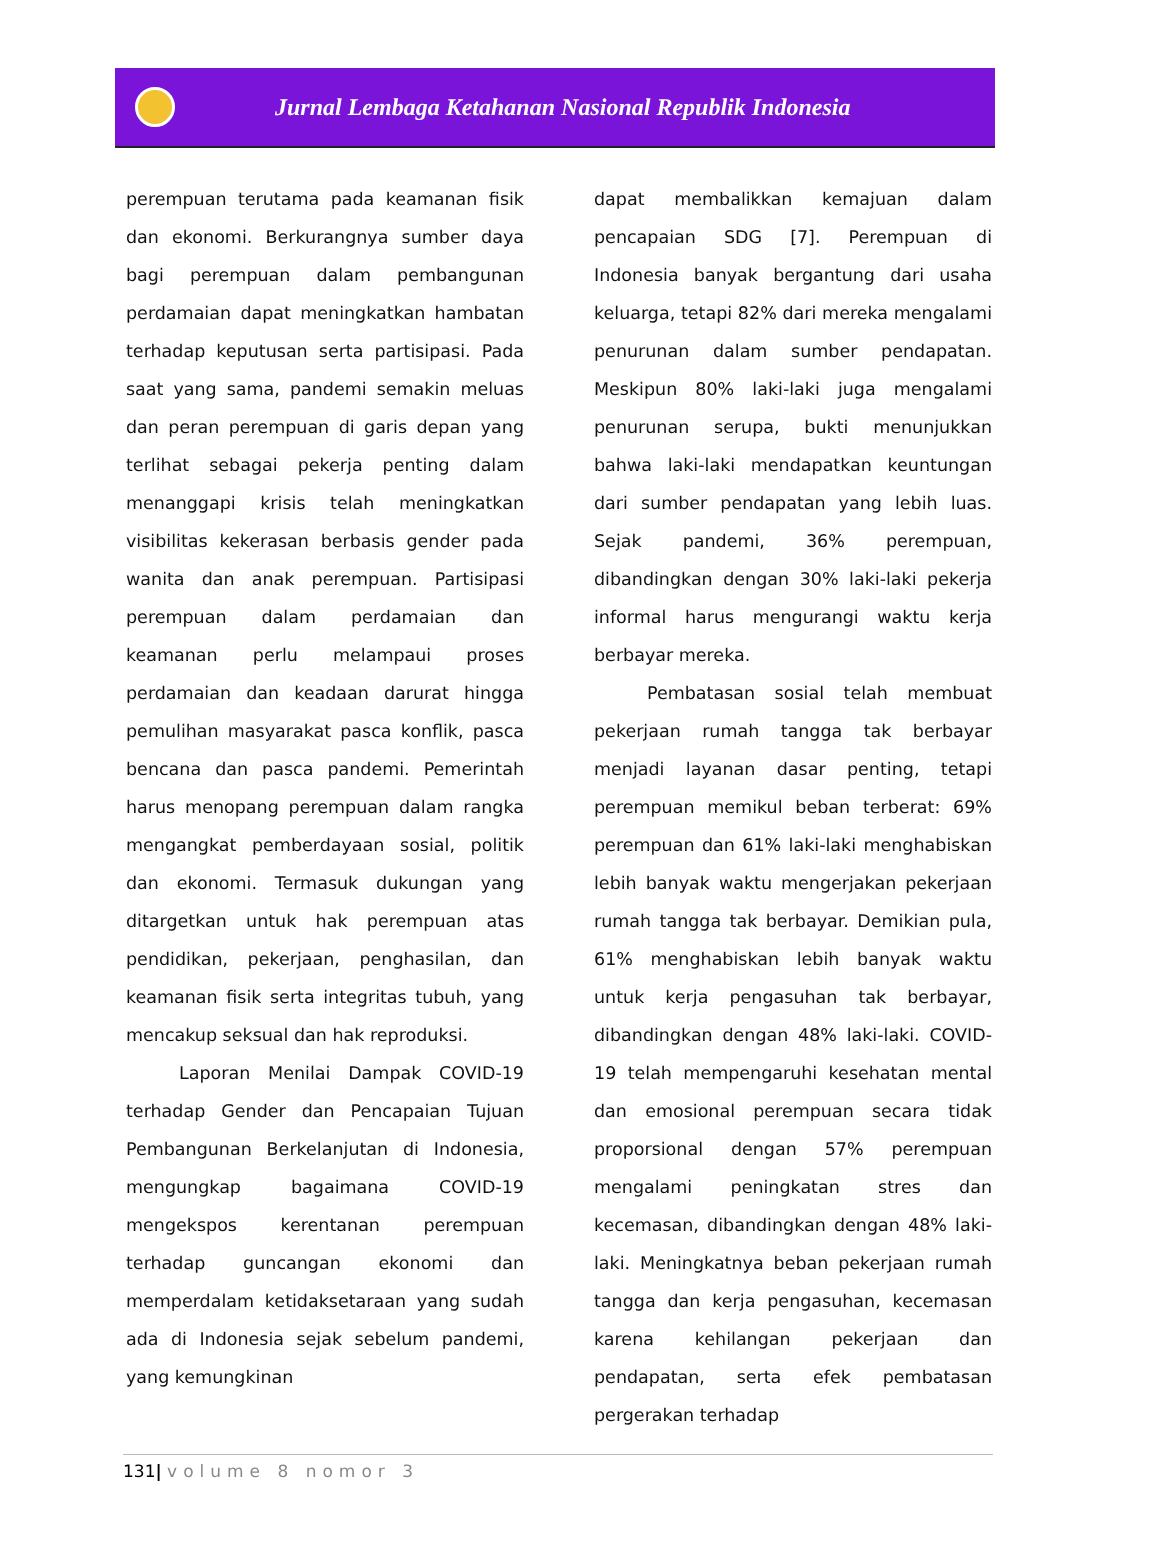Jurnal Lembaga Ketahanan Nasional Republik Indonesia
perempuan terutama pada keamanan fisik dan ekonomi. Berkurangnya sumber daya bagi perempuan dalam pembangunan perdamaian dapat meningkatkan hambatan terhadap keputusan serta partisipasi. Pada saat yang sama, pandemi semakin meluas dan peran perempuan di garis depan yang terlihat sebagai pekerja penting dalam menanggapi krisis telah meningkatkan visibilitas kekerasan berbasis gender pada wanita dan anak perempuan. Partisipasi perempuan dalam perdamaian dan keamanan perlu melampaui proses perdamaian dan keadaan darurat hingga pemulihan masyarakat pasca konflik, pasca bencana dan pasca pandemi. Pemerintah harus menopang perempuan dalam rangka mengangkat pemberdayaan sosial, politik dan ekonomi. Termasuk dukungan yang ditargetkan untuk hak perempuan atas pendidikan, pekerjaan, penghasilan, dan keamanan fisik serta integritas tubuh, yang mencakup seksual dan hak reproduksi.
Laporan Menilai Dampak COVID-19 terhadap Gender dan Pencapaian Tujuan Pembangunan Berkelanjutan di Indonesia, mengungkap bagaimana COVID-19 mengekspos kerentanan perempuan terhadap guncangan ekonomi dan memperdalam ketidaksetaraan yang sudah ada di Indonesia sejak sebelum pandemi, yang kemungkinan
dapat membalikkan kemajuan dalam pencapaian SDG [7]. Perempuan di Indonesia banyak bergantung dari usaha keluarga, tetapi 82% dari mereka mengalami penurunan dalam sumber pendapatan. Meskipun 80% laki-laki juga mengalami penurunan serupa, bukti menunjukkan bahwa laki-laki mendapatkan keuntungan dari sumber pendapatan yang lebih luas. Sejak pandemi, 36% perempuan, dibandingkan dengan 30% laki-laki pekerja informal harus mengurangi waktu kerja berbayar mereka.
Pembatasan sosial telah membuat pekerjaan rumah tangga tak berbayar menjadi layanan dasar penting, tetapi perempuan memikul beban terberat: 69% perempuan dan 61% laki-laki menghabiskan lebih banyak waktu mengerjakan pekerjaan rumah tangga tak berbayar. Demikian pula, 61% menghabiskan lebih banyak waktu untuk kerja pengasuhan tak berbayar, dibandingkan dengan 48% laki-laki. COVID-19 telah mempengaruhi kesehatan mental dan emosional perempuan secara tidak proporsional dengan 57% perempuan mengalami peningkatan stres dan kecemasan, dibandingkan dengan 48% laki-laki. Meningkatnya beban pekerjaan rumah tangga dan kerja pengasuhan, kecemasan karena kehilangan pekerjaan dan pendapatan, serta efek pembatasan pergerakan terhadap
131| volume 8 nomor 3